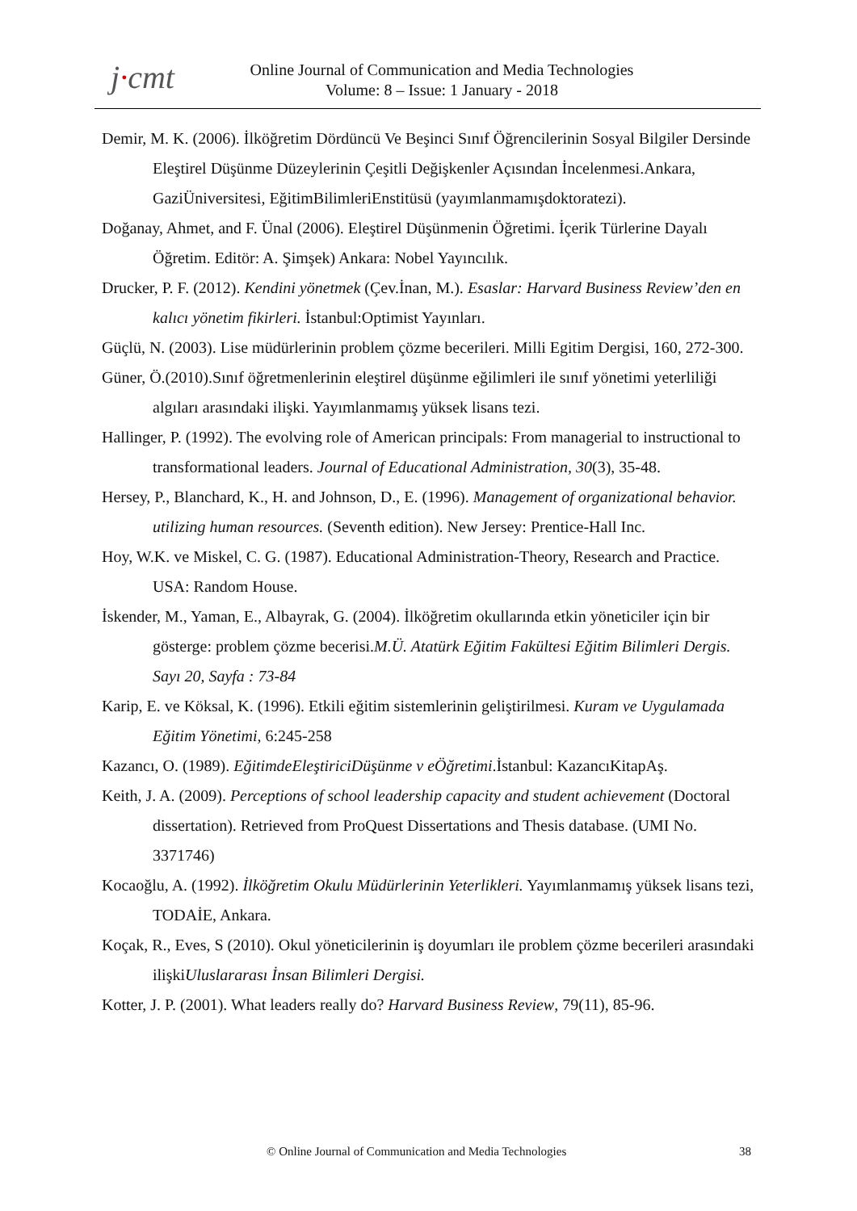j·cmt
Online Journal of Communication and Media Technologies
Volume: 8 – Issue: 1 January - 2018
Demir, M. K. (2006). İlköğretim Dördüncü Ve Beşinci Sınıf Öğrencilerinin Sosyal Bilgiler Dersinde Eleştirel Düşünme Düzeylerinin Çeşitli Değişkenler Açısından İncelenmesi.Ankara, GaziÜniversitesi, EğitimBilimleriEnstitüsü (yayımlanmamışdoktoratezi).
Doğanay, Ahmet, and F. Ünal (2006). Eleştirel Düşünmenin Öğretimi. İçerik Türlerine Dayalı Öğretim. Editör: A. Şimşek) Ankara: Nobel Yayıncılık.
Drucker, P. F. (2012). Kendini yönetmek (Çev.İnan, M.). Esaslar: Harvard Business Review’den en kalıcı yönetim fikirleri. İstanbul:Optimist Yayınları.
Güçlü, N. (2003). Lise müdürlerinin problem çözme becerileri. Milli Egitim Dergisi, 160, 272-300.
Güner, Ö.(2010).Sınıf öğretmenlerinin eleştirel düşünme eğilimleri ile sınıf yönetimi yeterliliği algıları arasındaki ilişki. Yayımlanmamış yüksek lisans tezi.
Hallinger, P. (1992). The evolving role of American principals: From managerial to instructional to transformational leaders. Journal of Educational Administration, 30(3), 35-48.
Hersey, P., Blanchard, K., H. and Johnson, D., E. (1996). Management of organizational behavior. utilizing human resources. (Seventh edition). New Jersey: Prentice-Hall Inc.
Hoy, W.K. ve Miskel, C. G. (1987). Educational Administration-Theory, Research and Practice. USA: Random House.
İskender, M., Yaman, E., Albayrak, G. (2004). İlköğretim okullarında etkin yöneticiler için bir gösterge: problem çözme becerisi.M.Ü. Atatürk Eğitim Fakültesi Eğitim Bilimleri Dergis. Sayı 20, Sayfa : 73-84
Karip, E. ve Köksal, K. (1996). Etkili eğitim sistemlerinin geliştirilmesi. Kuram ve Uygulamada Eğitim Yönetimi, 6:245-258
Kazancı, O. (1989). EğitimdeEleştiriciDüşünme v eÖğretimi.İstanbul: KazancıKitapAş.
Keith, J. A. (2009). Perceptions of school leadership capacity and student achievement (Doctoral dissertation). Retrieved from ProQuest Dissertations and Thesis database. (UMI No. 3371746)
Kocaoğlu, A. (1992). İlköğretim Okulu Müdürlerinin Yeterlikleri. Yayımlanmamış yüksek lisans tezi, TODAİE, Ankara.
Koçak, R., Eves, S (2010). Okul yöneticilerinin iş doyumları ile problem çözme becerileri arasındaki ilişkiUluslararası İnsan Bilimleri Dergisi.
Kotter, J. P. (2001). What leaders really do? Harvard Business Review, 79(11), 85-96.
© Online Journal of Communication and Media Technologies 38